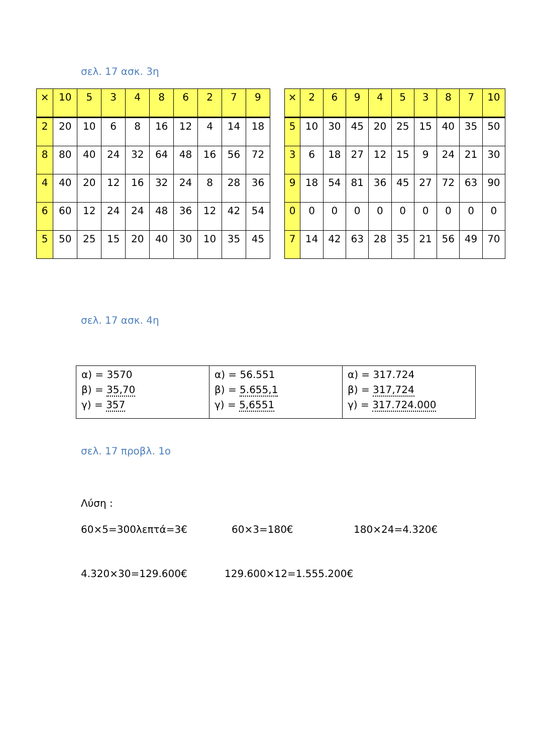σελ. 17 ασκ. 3η
| × | 10 | 5 | 3 | 4 | 8 | 6 | 2 | 7 | 9 |
| 2 | 20 | 10 | 6 | 8 | 16 | 12 | 4 | 14 | 18 |
| 8 | 80 | 40 | 24 | 32 | 64 | 48 | 16 | 56 | 72 |
| 4 | 40 | 20 | 12 | 16 | 32 | 24 | 8 | 28 | 36 |
| 6 | 60 | 12 | 24 | 24 | 48 | 36 | 12 | 42 | 54 |
| 5 | 50 | 25 | 15 | 20 | 40 | 30 | 10 | 35 | 45 |
| × | 2 | 6 | 9 | 4 | 5 | 3 | 8 | 7 | 10 |
| 5 | 10 | 30 | 45 | 20 | 25 | 15 | 40 | 35 | 50 |
| 3 | 6 | 18 | 27 | 12 | 15 | 9 | 24 | 21 | 30 |
| 9 | 18 | 54 | 81 | 36 | 45 | 27 | 72 | 63 | 90 |
| 0 | 0 | 0 | 0 | 0 | 0 | 0 | 0 | 0 | 0 |
| 7 | 14 | 42 | 63 | 28 | 35 | 21 | 56 | 49 | 70 |
σελ. 17 ασκ. 4η
| α) = 3570 β) = 35,70 γ) = 357 | α) = 56.551 β) = 5.655,1 γ) = 5,6551 | α) = 317.724 β) = 317,724 γ) = 317.724.000 |
σελ. 17 προβλ. 1ο
Λύση :
60×5=300λεπτά=3€ 60×3=180€ 180×24=4.320€
4.320×30=129.600€ 129.600×12=1.555.200€